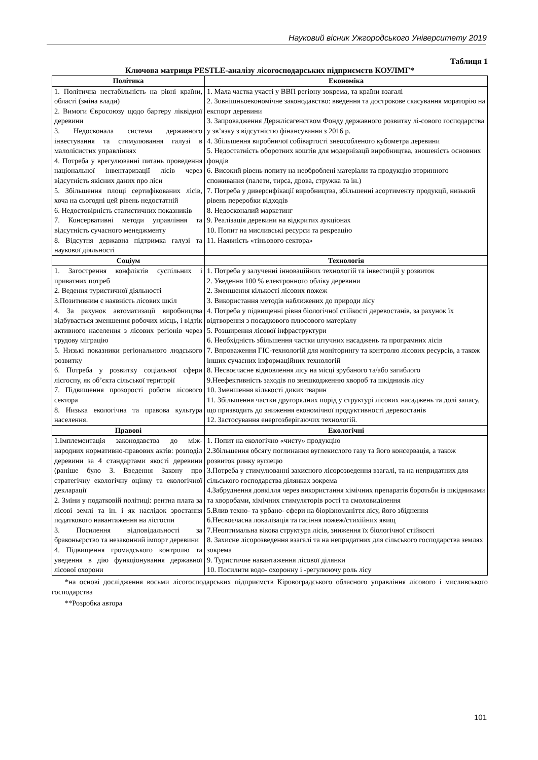Науковий вісник Ужгородського Університету 2019
Таблиця 1
Ключова матриця PESTLE-аналізу лісогосподарських підприємств КОУЛМГ*
| Політика | Економіка |
| --- | --- |
| 1. Політична нестабільність на рівні країни, області (зміна влади) 2. Вимоги Євросоюзу щодо бартеру ліквідної деревини 3. Недосконала система державного інвестування та стимулювання галузі в малолісистих управліннях 4. Потреба у врегулюванні питань проведення національної інвентаризації лісів через відсутність якісних даних про ліси 5. Збільшення площі сертифікованих лісів, хоча на сьогодні цей рівень недостатній 6. Недостовірність статистичних показників 7. Консервативні методи управління та відсутність сучасного менеджменту 8. Відсутня державна підтримка галузі та наукової діяльності | 1. Мала частка участі у ВВП регіону зокрема, та країни взагалі 2. Зовнішньоекономічне законодавство: введення та дострокове скасування мораторію на експорт деревини 3. Запровадження Держлісагенством Фонду державного розвитку лі-сового господарства у зв’язку з відсутністю фінансування з 2016 р. 4. Збільшення виробничої собівартості знеособленого кубометра деревини 5. Недостатність оборотних коштів для модернізації виробництва, зношеність основних фондів 6. Високий рівень попиту на необроблені матеріали та продукцію вторинного споживання (палети, тирса, дрова, стружка та ін.) 7. Потреба у диверсифікації виробництва, збільшенні асортименту продукції, низький рівень переробки відходів 8. Недосконалий маркетинг 9. Реалізація деревини на відкритих аукціонах 10. Попит на мисливські ресурси та рекреацію 11. Наявність «тіньового сектора» |
| Соціум | Технологія |
| 1. Загострення конфліктів суспільних і приватних потреб 2. Ведення туристичної діяльності 3.Позитивним є наявність лісових шкіл 4. За рахунок автоматизації виробництва відбувається зменшення робочих місць, і відтік активного населення з лісових регіонів через трудову міграцію 5. Низькі показники регіонального людського розвитку 6. Потреба у розвитку соціальної сфери лісгоспу, як об’єкта сільської території 7. Підвищення прозорості роботи лісового сектора 8. Низька екологічна та правова культура населення. | 1. Потреба у залученні інноваційних технологій та інвестицій у розвиток 2. Уведення 100 % електронного обліку деревини 2. Зменшення кількості лісових пожеж 3. Використання методів наближених до природи лісу 4. Потреба у підвищенні рівня біологічної стійкості деревостанів, за рахунок їх відтворення з посадкового плюсового матеріалу 5. Розширення лісової інфраструктури 6. Необхідність збільшення частки штучних насаджень та програмних лісів 7. Впроваження ГІС-технологій для моніторингу та контролю лісових ресурсів, а також інших сучасних інформаційних технологій 8. Несвоєчасне відновлення лісу на місці зрубаного та/або загиблого 9.Неефективність заходів по знешкодженню хвороб та шкідників лісу 10. Зменшення кількості диких тварин 11. Збільшення частки другорядних порід у структурі лісових насаджень та долі запасу, що призводить до зниження економічної продуктивності деревостанів 12. Застосування енергозберігаючих технологій. |
| Правові | Екологічні |
| 1.Імплементація законодавства до між-народних нормативно-правових актів: розподіл деревини за 4 стандартами якості деревини (раніше було 3. Введення Закону про стратегічну екологічну оцінку та екологічної декларації 2. Зміни у податковій політиці: рентна плата за лісові землі та ін. і як наслідок зростання податкового навантаження на лісгоспи 3. Посилення відповідальності за браконьєрство та незаконний імпорт деревини 4. Підвищення громадського контролю та уведення в дію функціонування державної лісової охорони | 1. Попит на екологічно «чисту» продукцію 2.Збільшення обсягу поглинання вуглекислого газу та його консервація, а також розвиток ринку вуглецю 3.Потреба у стимулюванні захисного лісорозведення взагалі, та на непридатних для сільського господарства ділянках зокрема 4.Забруднення довкілля через використання хімічних препаратів боротьби із шкідниками та хворобами, хімічних стимуляторів рості та смоловиділення 5.Влив техно- та урбано- сфери на біорізноманіття лісу, його збіднення 6.Несвоєчасна локалізація та гасіння пожеж/стихійних явищ 7.Неоптимальна вікова структура лісів, зниження їх біологічної стійкості 8. Захисне лісорозведення взагалі та на непридатних для сільського господарства землях зокрема 9. Туристичне навантаження лісової ділянки 10. Посилити водо- охоронну і -регулюючу роль лісу |
*на основі дослідження восьми лісогосподарських підприємств Кіровоградського обласного управління лісового і мисливського господарства
**Розробка автора
101